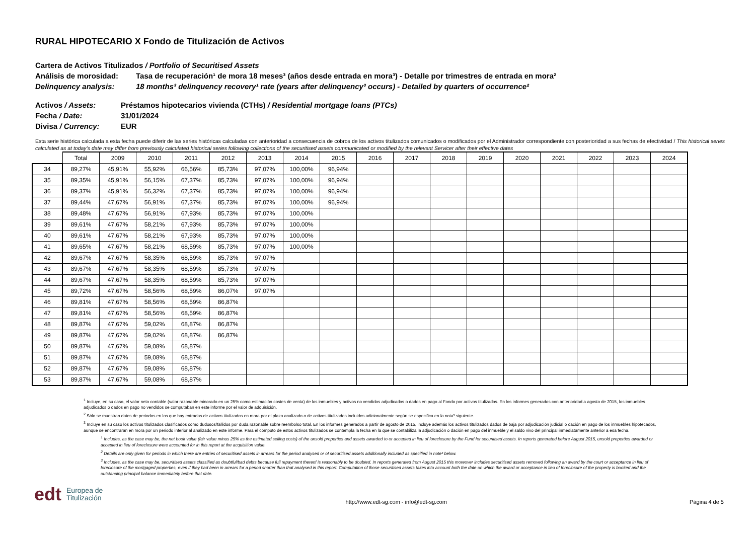RURAL HIPOTECARIO X Fondo de Titulización de Activos
Cartera de Activos Titulizados / Portfolio of Securitised Assets
Análisis de morosidad: Tasa de recuperación¹ de mora 18 meses³ (años desde entrada en mora³) - Detalle por trimestres de entrada en mora²
Delinquency analysis: 18 months³ delinquency recovery¹ rate (years after delinquency³ occurs) - Detailed by quarters of occurrence²
Activos / Assets: Préstamos hipotecarios vivienda (CTHs) / Residential mortgage loans (PTCs)
Fecha / Date: 31/01/2024
Divisa / Currency: EUR
Esta serie histórica calculada a esta fecha puede diferir de las series históricas calculadas con anterioridad a consecuencia de cobros de los activos titulizados comunicados o modificados por el Administrador correspondiente con posterioridad a sus fechas de efectividad / This historical series calculated as at today’s date may differ from previously calculated historical series following collections of the securitised assets communicated or modified by the relevant Servicer after their effective dates
| | Total | 2009 | 2010 | 2011 | 2012 | 2013 | 2014 | 2015 | 2016 | 2017 | 2018 | 2019 | 2020 | 2021 | 2022 | 2023 | 2024 |
| --- | --- | --- | --- | --- | --- | --- | --- | --- | --- | --- | --- | --- | --- | --- | --- | --- | --- |
| 34 | 89,27% | 45,91% | 55,92% | 66,56% | 85,73% | 97,07% | 100,00% | 96,94% | | | | | | | | | |
| 35 | 89,35% | 45,91% | 56,15% | 67,37% | 85,73% | 97,07% | 100,00% | 96,94% | | | | | | | | | |
| 36 | 89,37% | 45,91% | 56,32% | 67,37% | 85,73% | 97,07% | 100,00% | 96,94% | | | | | | | | | |
| 37 | 89,44% | 47,67% | 56,91% | 67,37% | 85,73% | 97,07% | 100,00% | 96,94% | | | | | | | | | |
| 38 | 89,48% | 47,67% | 56,91% | 67,93% | 85,73% | 97,07% | 100,00% | | | | | | | | | | |
| 39 | 89,61% | 47,67% | 58,21% | 67,93% | 85,73% | 97,07% | 100,00% | | | | | | | | | | |
| 40 | 89,61% | 47,67% | 58,21% | 67,93% | 85,73% | 97,07% | 100,00% | | | | | | | | | | |
| 41 | 89,65% | 47,67% | 58,21% | 68,59% | 85,73% | 97,07% | 100,00% | | | | | | | | | | |
| 42 | 89,67% | 47,67% | 58,35% | 68,59% | 85,73% | 97,07% | | | | | | | | | | | |
| 43 | 89,67% | 47,67% | 58,35% | 68,59% | 85,73% | 97,07% | | | | | | | | | | | |
| 44 | 89,67% | 47,67% | 58,35% | 68,59% | 85,73% | 97,07% | | | | | | | | | | | |
| 45 | 89,72% | 47,67% | 58,56% | 68,59% | 86,07% | 97,07% | | | | | | | | | | | |
| 46 | 89,81% | 47,67% | 58,56% | 68,59% | 86,87% | | | | | | | | | | | | |
| 47 | 89,81% | 47,67% | 58,56% | 68,59% | 86,87% | | | | | | | | | | | | |
| 48 | 89,87% | 47,67% | 59,02% | 68,87% | 86,87% | | | | | | | | | | | | |
| 49 | 89,87% | 47,67% | 59,02% | 68,87% | 86,87% | | | | | | | | | | | | |
| 50 | 89,87% | 47,67% | 59,08% | 68,87% | | | | | | | | | | | | | |
| 51 | 89,87% | 47,67% | 59,08% | 68,87% | | | | | | | | | | | | | |
| 52 | 89,87% | 47,67% | 59,08% | 68,87% | | | | | | | | | | | | | |
| 53 | 89,87% | 47,67% | 59,08% | 68,87% | | | | | | | | | | | | | |
<sup>1</sup> Incluye, en su caso, el valor neto contable (valor razonable minorado en un 25% como estimación costes de venta) de los inmuebles y activos no vendidos adjudicados o dados en pago al Fondo por activos titulizados. En los informes generados con anterioridad a agosto de 2015, los inmuebles adjudicados o dados en pago no vendidos se computaban en este informe por el valor de adquisición.
<sup>2</sup> Sólo se muestran datos de periodos en los que hay entradas de activos titulizados en mora por el plazo analizado o de activos titulizados incluidos adicionalmente según se especifica en la nota³ siguiente.
<sup>3</sup> Incluye en su caso los activos titulizados clasificados como dudosos/fallidos por duda razonable sobre reembolso total. En los informes generados a partir de agosto de 2015, incluye además los activos titulizados dados de baja por adjudicación judicial o dación en pago de los inmuebles hipotecados, aunque se encontraran en mora por un periodo inferior al analizado en este informe. Para el cómputo de estos activos titulizados se contempla la fecha en la que se contabiliza la adjudicación o dación en pago del inmueble y el saldo vivo del principal inmediatamente anterior a esa fecha.
<sup>1</sup> Includes, as the case may be, the net book value (fair value minus 25% as the estimated selling costs) of the unsold properties and assets awarded to or accepted in lieu of foreclosure by the Fund for securitised assets. In reports generated before August 2015, unsold properties awarded or accepted in lieu of foreclosure were accounted for in this report at the acquisition value.
<sup>2</sup> Details are only given for periods in which there are entries of securitised assets in arrears for the period analysed or of securitised assets additionally included as specified in note³ below.
<sup>3</sup> Includes, as the case may be, securitised assets classified as doubtful/bad debts because full repayment thereof is reasonably to be doubted. In reports generated from August 2015 this moreover includes securitised assets removed following an award by the court or acceptance in lieu of foreclosure of the mortgaged properties, even if they had been in arrears for a period shorter than that analysed in this report. Computation of those securitised assets takes into account both the date on which the award or acceptance in lieu of foreclosure of the property is booked and the outstanding principal balance immediately before that date.
edt Europea de
Titulización
http://www.edt-sg.com - info@edt-sg.com
Página 4 de 5